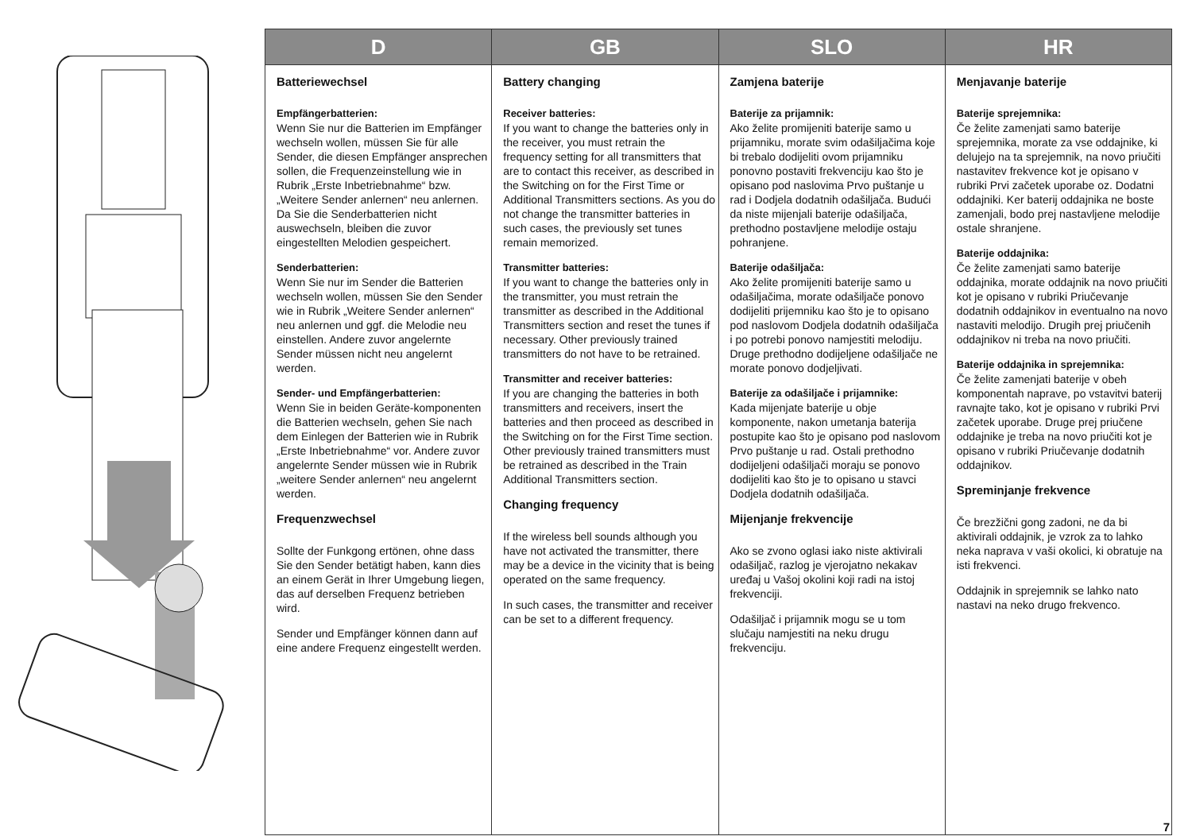| D | GB | SLO | HR |
| --- | --- | --- | --- |
| Batteriewechsel Empfängerbatterien: Wenn Sie nur die Batterien im Empfänger wechseln wollen, müssen Sie für alle Sender, die diesen Empfänger ansprechen sollen, die Frequenzeinstellung wie in Rubrik „Erste Inbetriebnahme“ bzw. „Weitere Sender anlernen“ neu anlernen. Da Sie die Senderbatterien nicht auswechseln, bleiben die zuvor eingestellten Melodien gespeichert. Senderbatterien: Wenn Sie nur im Sender die Batterien wechseln wollen, müssen Sie den Sender wie in Rubrik „Weitere Sender anlernen“ neu anlernen und ggf. die Melodie neu einstellen. Andere zuvor angelernte Sender müssen nicht neu angelernt werden. Sender- und Empfängerbatterien: Wenn Sie in beiden Geräte-komponenten die Batterien wechseln, gehen Sie nach dem Einlegen der Batterien wie in Rubrik „Erste Inbetriebnahme“ vor. Andere zuvor angelernte Sender müssen wie in Rubrik „weitere Sender anlernen“ neu angelernt werden. Frequenzwechsel Sollte der Funkgong ertönen, ohne dass Sie den Sender betätigt haben, kann dies an einem Gerät in Ihrer Umgebung liegen, das auf derselben Frequenz betrieben wird. Sender und Empfänger können dann auf eine andere Frequenz eingestellt werden. | Battery changing Receiver batteries: If you want to change the batteries only in the receiver, you must retrain the frequency setting for all transmitters that are to contact this receiver, as described in the Switching on for the First Time or Additional Transmitters sections. As you do not change the transmitter batteries in such cases, the previously set tunes remain memorized. Transmitter batteries: If you want to change the batteries only in the transmitter, you must retrain the transmitter as described in the Additional Transmitters section and reset the tunes if necessary. Other previously trained transmitters do not have to be retrained. Transmitter and receiver batteries: If you are changing the batteries in both transmitters and receivers, insert the batteries and then proceed as described in the Switching on for the First Time section. Other previously trained transmitters must be retrained as described in the Train Additional Transmitters section. Changing frequency If the wireless bell sounds although you have not activated the transmitter, there may be a device in the vicinity that is being operated on the same frequency. In such cases, the transmitter and receiver can be set to a different frequency. | Zamjena baterije Baterije za prijamnik: Ako želite promijeniti baterije samo u prijamniku, morate svim odašiljačima koje bi trebalo dodijeliti ovom prijamniku ponovno postaviti frekvenciju kao što je opisano pod naslovima Prvo puštanje u rad i Dodjela dodatnih odašiljača. Budući da niste mijenjali baterije odašiljača, prethodno postavljene melodije ostaju pohranjene. Baterije odašiljača: Ako želite promijeniti baterije samo u odašiljačima, morate odašiljače ponovo dodijeliti prijemniku kao što je to opisano pod naslovom Dodjela dodatnih odašiljača i po potrebi ponovo namjestiti melodiju. Druge prethodno dodijeljene odašiljače ne morate ponovo dodjeljivati. Baterije za odašiljače i prijamnike: Kada mijenjate baterije u obje komponente, nakon umetanja baterija postupite kao što je opisano pod naslovom Prvo puštanje u rad. Ostali prethodno dodijeljeni odašiljači moraju se ponovo dodijeliti kao što je to opisano u stavci Dodjela dodatnih odašiljača. Mijenjanje frekvencije Ako se zvono oglasi iako niste aktivirali odašiljač, razlog je vjerojatno nekakav uređaj u Vašoj okolini koji radi na istoj frekvenciji. Odašiljač i prijamnik mogu se u tom slučaju namjestiti na neku drugu frekvenciju. | Menjavanje baterije Baterije sprejemnika: Če želite zamenjati samo baterije sprejemnika, morate za vse oddajnike, ki delujejo na ta sprejemnik, na novo priučiti nastavitev frekvence kot je opisano v rubriki Prvi začetek uporabe oz. Dodatni oddajniki. Ker baterij oddajnika ne boste zamenjali, bodo prej nastavljene melodije ostale shranjene. Baterije oddajnika: Če želite zamenjati samo baterije oddajnika, morate oddajnik na novo priučiti kot je opisano v rubriki Priučevanje dodatnih oddajnikov in eventualno na novo nastaviti melodijo. Drugih prej priučenih oddajnikov ni treba na novo priučiti. Baterije oddajnika in sprejemnika: Če želite zamenjati baterije v obeh komponentah naprave, po vstavitvi baterij ravnajte tako, kot je opisano v rubriki Prvi začetek uporabe. Druge prej priučene oddajnike je treba na novo priučiti kot je opisano v rubriki Priučevanje dodatnih oddajnikov. Spreminjanje frekvence Če brezžični gong zadoni, ne da bi aktivirali oddajnik, je vzrok za to lahko neka naprava v vaši okolici, ki obratuje na isti frekvenci. Oddajnik in sprejemnik se lahko nato nastavi na neko drugo frekvenco. |
7